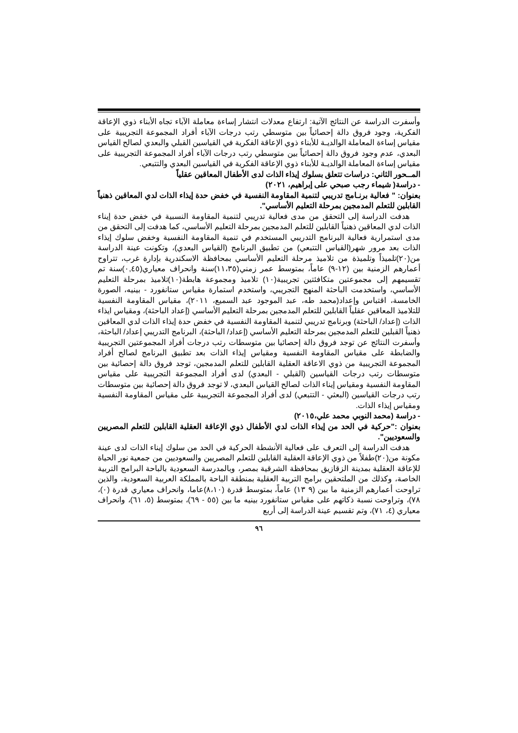وأسفرت الدراسة عن النتائج الآتية: ارتفاع معدلات انتشار إساءة معاملة الآباء تجاه الأبناء ذوي الإعاقة الفكرية، وجود فروق دالة إحصائياً بين متوسطي رتب درجات الآباء أفراد المجموعة التجريبية على مقياس إساءة المعاملة الوالديـة للأبناء ذوي الإعاقة الفكرية في القياسين القبلي والبعدي لصالح القياس البعدي، عدم وجود فروق دالة إحصائياً بين متوسطي رتب درجات الآباء أفراد المجموعة التجريبية على مقياس إساءة المعاملة الوالديـة للأبناء ذوي الإعاقة الفكرية في القياسين البعدي والتتبعي.
المــحور الثاني: دراسات تتعلق بسلوك إيذاء الذات لدى الأطفال المعاقين عقلياً
- دراسة( شيماء رجب صبحي على إبراهيم، ٢٠٢١)
بعنوان: " فعالية برنـامج تدريبي لتنمية المقاومة النفسية في خفض حدة إيذاء الذات لدي المعاقين ذهنياً القابلين للتعلم المدمجين بمرحلة التعليم الأساسي".
هدفت الدراسة إلى التحقق من مدى فعالية تدريبي لتنمية المقاومة النسبية في خفض حدة إيناء الذات لدي المعاقين ذهنياً القابلين للتعلم المدمجين بمرحلة التعليم الأساسي، كما هدفت إلى التحقق من مدى استمرارية فعالية البرنامج التدريبي المستخدم في تنمية المقاومة النفسية وخفض سلوك إيذاء الذات بعد مرور شهر(القياس التتبعي) من تطبيق البرنامج (القياس البعدي)، وتكونت عينة الدراسة من(٢٠)تلميذاً وتلميذة من تلاميذ مرحلة التعليم الأساسي بمحافظة الاسكندرية بإدارة غرب، تتراوح أعمارهم الزمنية بين (١٢-٩) عاماً، بمتوسط عمر زمني(١١،٣٥)سنة وانحراف معياري(٠,٤٥)سنة تم تقسيمهم إلى مجموعتين متكافئتين تجريبية(١٠) تلاميذ ومجموعة هابطة(١٠)تلاميذ بمرحلة التعليم الأساسي، واستخدمت الباحثة المنهج التجريبي، واستخدم استمارة مقياس ستانفورد - بينيه، الصورة الخامسة، اقتباس وإعداد(محمد طه، عبد الموجود عبد السميع، ٢٠١١)، مقياس المقاومة النفسية للتلاميذ المعاقين عقلياً القابلين للتعلم المدمجين بمرحلة التعليم الأساسي (إعداد الباحثة)، ومقياس ايذاء الذات (إعداد/ الباحثة) وبرنامج تدريبي لتنمية المقاومة النفسية في خفض حدة إيذاء الذات لدي المعاقين ذهنياً القبلين للتعلم المدمجين بمرحلة التعليم الأساسي (إعداد/ الباحثة)، البرنامج التدريبي إعداد/ الباحثة، وأسفرت النتائج عن توجد فروق دالة إحصائيا بين متوسطات رتب درجات أفراد المجموعتين التجريبية والضابطة على مقياس المقاومة النفسية ومقياس إيذاء الذات بعد تطبيق البرنامج لصالح أفراد المجموعة التجريبية من ذوي الاعاقة العقلية القابلين للتعلم المدمجين، توجد فروق دالة إحصائية بين متوسطات رتب درجات القياسين (القبلي - البعدي) لدى أفراد المجموعة التجريبية على مقياس المقاومة النفسية ومقياس إيناء الذات لصالح القياس البعدي، لا توجد فروق دالة إحصائية بين متوسطات رتب درجات القياسين (البعثي - التتبعي) لدى أفراد المجموعة التجريبية على مقياس المقاومة النفسية ومقياس إيذاء الذات.
- دراسة (محمد النوبي محمد علي،٢٠١٥)
بعنوان :"حركية في الحد من إيذاء الذات لدي الأطفال ذوي الإعاقة العقلية القابلين للتعلم المصريين والسعوديين".
هدفت الدراسة إلى التعرف على فعالية الأنشطة الحركية في الحد من سلوك إيناء الذات لدى عينة مكونة من(٢٠)طفلاً من ذوي الإعاقة العقلية القابلين للتعلم المصريين والسعوديين من جمعية نور الحياة للإعاقة العقلية بمدينة الزقازيق بمحافظة الشرقية بمصر، وبالمدرسة السعودية بالباحة البرامج التربية الخاصة، وكذلك من الملتحقين برامج التربية العقلية بمنطقة الباحة بالمملكة العربية السعودية، والذين تراوحت أعمارهم الزمنية ما بين (٩ ١٣) عاماً، بمتوسط قدرة (٨،١٠)عاما، وانحراف معياري قدرة (٠)، ٧٨)، وتراوحت نسبة ذكاتهم على مقياس ستانفورد بينيه ما بين (٥٥ - ٦٩)، بمتوسط (٥، ٦١)، وانحراف معياري (٤، ٧١)، وتم تقسيم عينة الدراسة إلى أربع
٩٦